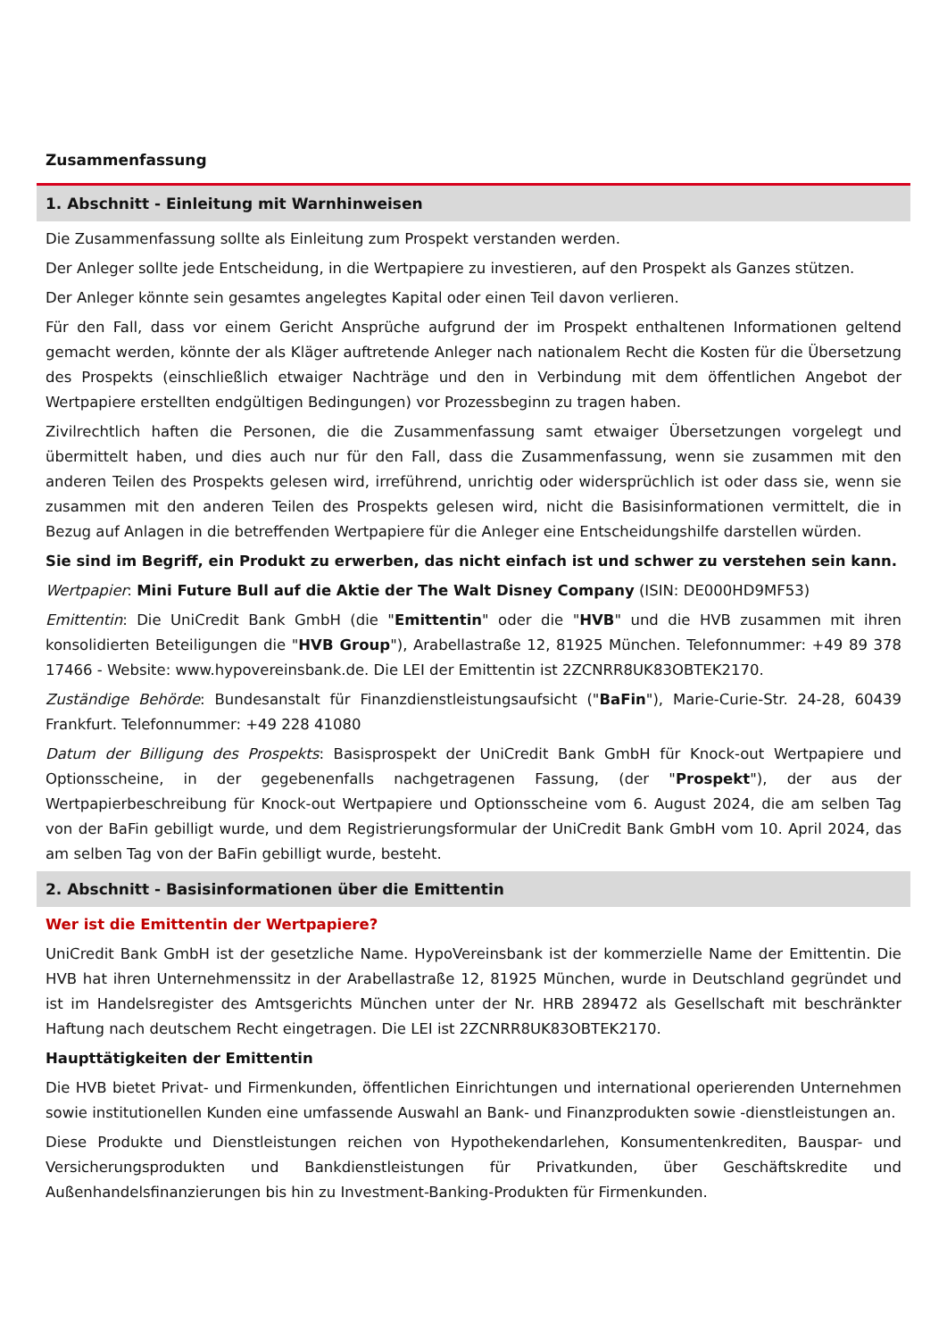Zusammenfassung
1. Abschnitt - Einleitung mit Warnhinweisen
Die Zusammenfassung sollte als Einleitung zum Prospekt verstanden werden.
Der Anleger sollte jede Entscheidung, in die Wertpapiere zu investieren, auf den Prospekt als Ganzes stützen.
Der Anleger könnte sein gesamtes angelegtes Kapital oder einen Teil davon verlieren.
Für den Fall, dass vor einem Gericht Ansprüche aufgrund der im Prospekt enthaltenen Informationen geltend gemacht werden, könnte der als Kläger auftretende Anleger nach nationalem Recht die Kosten für die Übersetzung des Prospekts (einschließlich etwaiger Nachträge und den in Verbindung mit dem öffentlichen Angebot der Wertpapiere erstellten endgültigen Bedingungen) vor Prozessbeginn zu tragen haben.
Zivilrechtlich haften die Personen, die die Zusammenfassung samt etwaiger Übersetzungen vorgelegt und übermittelt haben, und dies auch nur für den Fall, dass die Zusammenfassung, wenn sie zusammen mit den anderen Teilen des Prospekts gelesen wird, irreführend, unrichtig oder widersprüchlich ist oder dass sie, wenn sie zusammen mit den anderen Teilen des Prospekts gelesen wird, nicht die Basisinformationen vermittelt, die in Bezug auf Anlagen in die betreffenden Wertpapiere für die Anleger eine Entscheidungshilfe darstellen würden.
Sie sind im Begriff, ein Produkt zu erwerben, das nicht einfach ist und schwer zu verstehen sein kann.
Wertpapier: Mini Future Bull auf die Aktie der The Walt Disney Company (ISIN: DE000HD9MF53)
Emittentin: Die UniCredit Bank GmbH (die "Emittentin" oder die "HVB" und die HVB zusammen mit ihren konsolidierten Beteiligungen die "HVB Group"), Arabellastraße 12, 81925 München. Telefonnummer: +49 89 378 17466 - Website: www.hypovereinsbank.de. Die LEI der Emittentin ist 2ZCNRR8UK83OBTEK2170.
Zuständige Behörde: Bundesanstalt für Finanzdienstleistungsaufsicht ("BaFin"), Marie-Curie-Str. 24-28, 60439 Frankfurt. Telefonnummer: +49 228 41080
Datum der Billigung des Prospekts: Basisprospekt der UniCredit Bank GmbH für Knock-out Wertpapiere und Optionsscheine, in der gegebenenfalls nachgetragenen Fassung, (der "Prospekt"), der aus der Wertpapierbeschreibung für Knock-out Wertpapiere und Optionsscheine vom 6. August 2024, die am selben Tag von der BaFin gebilligt wurde, und dem Registrierungsformular der UniCredit Bank GmbH vom 10. April 2024, das am selben Tag von der BaFin gebilligt wurde, besteht.
2. Abschnitt - Basisinformationen über die Emittentin
Wer ist die Emittentin der Wertpapiere?
UniCredit Bank GmbH ist der gesetzliche Name. HypoVereinsbank ist der kommerzielle Name der Emittentin. Die HVB hat ihren Unternehmenssitz in der Arabellastraße 12, 81925 München, wurde in Deutschland gegründet und ist im Handelsregister des Amtsgerichts München unter der Nr. HRB 289472 als Gesellschaft mit beschränkter Haftung nach deutschem Recht eingetragen. Die LEI ist 2ZCNRR8UK83OBTEK2170.
Haupttätigkeiten der Emittentin
Die HVB bietet Privat- und Firmenkunden, öffentlichen Einrichtungen und international operierenden Unternehmen sowie institutionellen Kunden eine umfassende Auswahl an Bank- und Finanzprodukten sowie -dienstleistungen an.
Diese Produkte und Dienstleistungen reichen von Hypothekendarlehen, Konsumentenkrediten, Bauspar- und Versicherungsprodukten und Bankdienstleistungen für Privatkunden, über Geschäftskredite und Außenhandelsfinanzierungen bis hin zu Investment-Banking-Produkten für Firmenkunden.